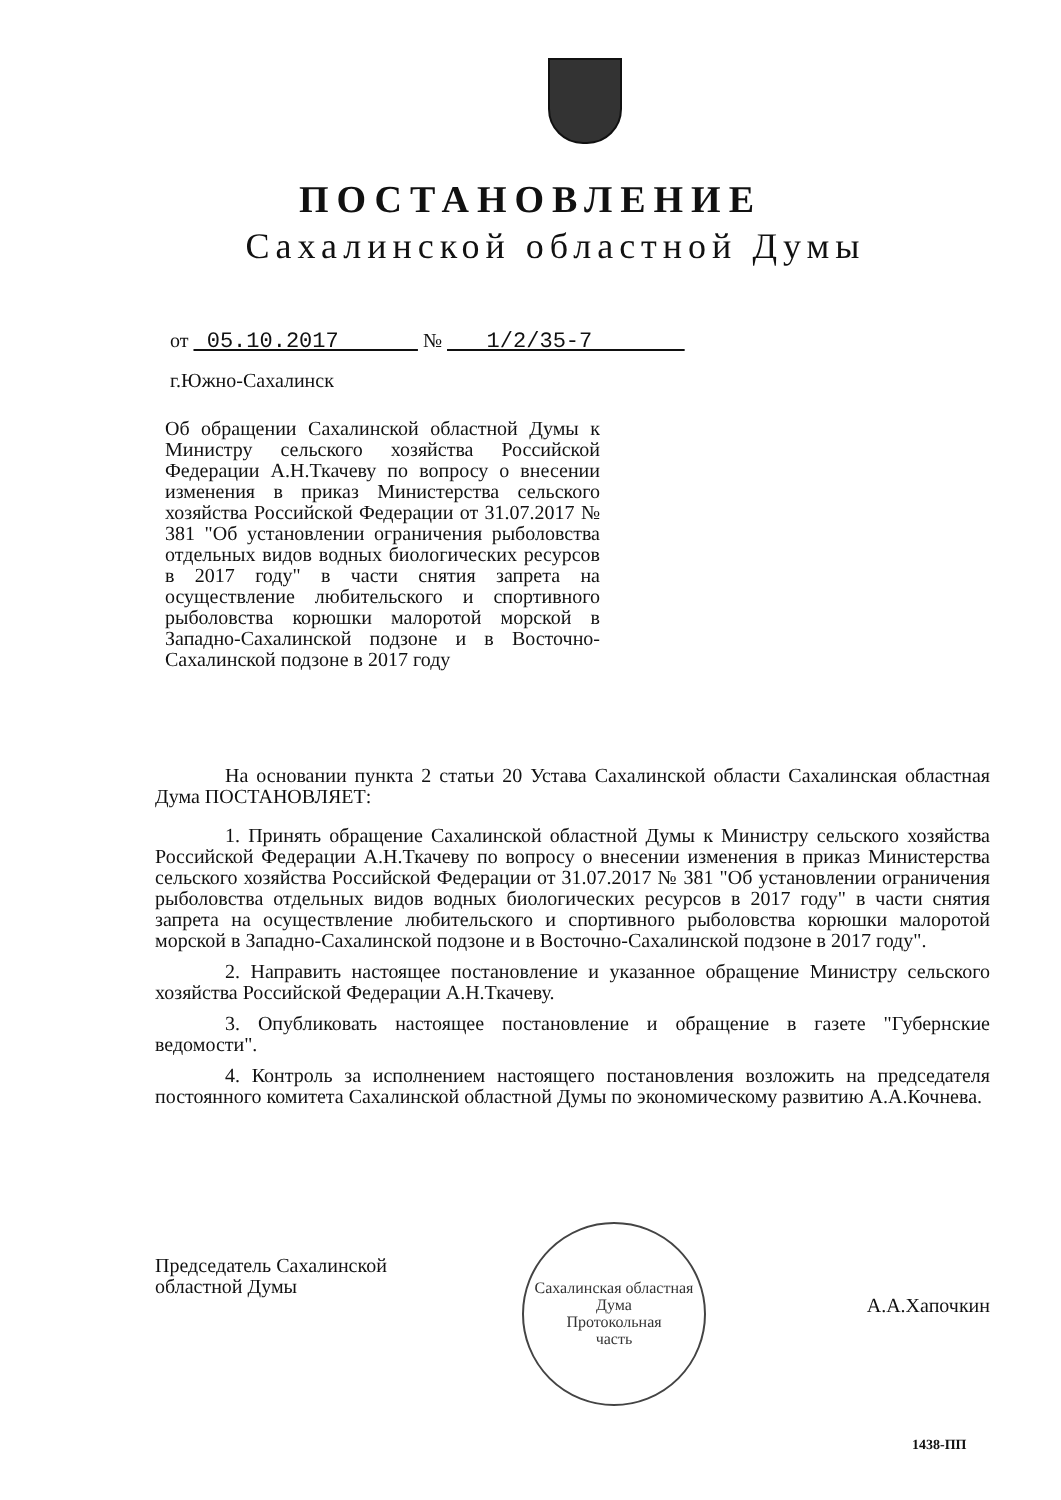ПОСТАНОВЛЕНИЕ
Сахалинской областной Думы
от 05.10.2017 № 1/2/35-7
г.Южно-Сахалинск
Об обращении Сахалинской областной Думы к Министру сельского хозяйства Российской Федерации А.Н.Ткачеву по вопросу о внесении изменения в приказ Министерства сельского хозяйства Российской Федерации от 31.07.2017 № 381 "Об установлении ограничения рыболовства отдельных видов водных биологических ресурсов в 2017 году" в части снятия запрета на осуществление любительского и спортивного рыболовства корюшки малоротой морской в Западно-Сахалинской подзоне и в Восточно-Сахалинской подзоне в 2017 году
На основании пункта 2 статьи 20 Устава Сахалинской области Сахалинская областная Дума ПОСТАНОВЛЯЕТ:
1. Принять обращение Сахалинской областной Думы к Министру сельского хозяйства Российской Федерации А.Н.Ткачеву по вопросу о внесении изменения в приказ Министерства сельского хозяйства Российской Федерации от 31.07.2017 № 381 "Об установлении ограничения рыболовства отдельных видов водных биологических ресурсов в 2017 году" в части снятия запрета на осуществление любительского и спортивного рыболовства корюшки малоротой морской в Западно-Сахалинской подзоне и в Восточно-Сахалинской подзоне в 2017 году".
2. Направить настоящее постановление и указанное обращение Министру сельского хозяйства Российской Федерации А.Н.Ткачеву.
3. Опубликовать настоящее постановление и обращение в газете "Губернские ведомости".
4. Контроль за исполнением настоящего постановления возложить на председателя постоянного комитета Сахалинской областной Думы по экономическому развитию А.А.Кочнева.
Сахалинская областная Дума
Протокольная
часть
Председатель Сахалинской
областной Думы
А.А.Хапочкин
1438-ПП